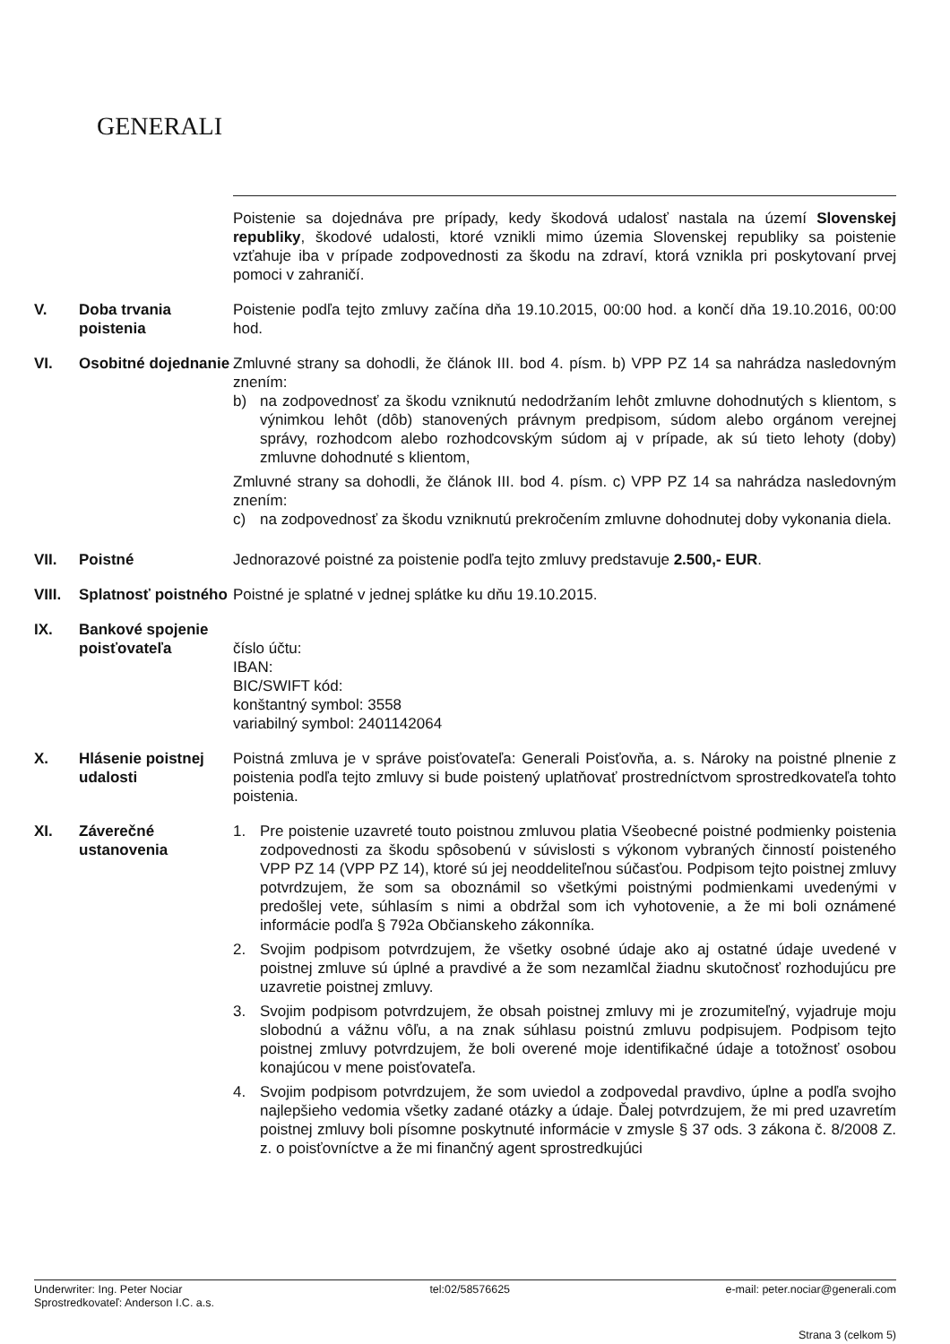GENERALI
Poistenie sa dojednáva pre prípady, kedy škodová udalosť nastala na území Slovenskej republiky, škodové udalosti, ktoré vznikli mimo územia Slovenskej republiky sa poistenie vzťahuje iba v prípade zodpovednosti za škodu na zdraví, ktorá vznikla pri poskytovaní prvej pomoci v zahraničí.
V. Doba trvania poistenia
Poistenie podľa tejto zmluvy začína dňa 19.10.2015, 00:00 hod. a končí dňa 19.10.2016, 00:00 hod.
VI. Osobitné dojednanie
Zmluvné strany sa dohodli, že článok III. bod 4. písm. b) VPP PZ 14 sa nahrádza nasledovným znením:
b) na zodpovednosť za škodu vzniknutú nedodržaním lehôt zmluvne dohodnutých s klientom, s výnimkou lehôt (dôb) stanovených právnym predpisom, súdom alebo orgánom verejnej správy, rozhodcom alebo rozhodcovským súdom aj v prípade, ak sú tieto lehoty (doby) zmluvne dohodnuté s klientom,
Zmluvné strany sa dohodli, že článok III. bod 4. písm. c) VPP PZ 14 sa nahrádza nasledovným znením:
c) na zodpovednosť za škodu vzniknutú prekročením zmluvne dohodnutej doby vykonania diela.
VII. Poistné Jednorazové poistné za poistenie podľa tejto zmluvy predstavuje 2.500,- EUR.
VIII.
Splatnosť poistného
Poistné je splatné v jednej splátke ku dňu 19.10.2015.
IX. Bankové spojenie poisťovateľa
číslo účtu:
IBAN:
BIC/SWIFT kód:
konštantný symbol: 3558
variabilný symbol: 2401142064
X. Hlásenie poistnej udalosti
Poistná zmluva je v správe poisťovateľa: Generali Poisťovňa, a. s. Nároky na poistné plnenie z poistenia podľa tejto zmluvy si bude poistený uplatňovať prostredníctvom sprostredkovateľa tohto poistenia.
XI. Záverečné ustanovenia
1. Pre poistenie uzavreté touto poistnou zmluvou platia Všeobecné poistné podmienky poistenia zodpovednosti za škodu spôsobenú v súvislosti s výkonom vybraných činností poisteného VPP PZ 14 (VPP PZ 14), ktoré sú jej neoddeliteľnou súčasťou. Podpisom tejto poistnej zmluvy potvrdzujem, že som sa oboznámil so všetkými poistnými podmienkami uvedenými v predošlej vete, súhlasím s nimi a obdržal som ich vyhotovenie, a že mi boli oznámené informácie podľa § 792a Občianskeho zákonníka.
2. Svojim podpisom potvrdzujem, že všetky osobné údaje ako aj ostatné údaje uvedené v poistnej zmluve sú úplné a pravdivé a že som nezamlčal žiadnu skutočnosť rozhodujúcu pre uzavretie poistnej zmluvy.
3. Svojim podpisom potvrdzujem, že obsah poistnej zmluvy mi je zrozumiteľný, vyjadruje moju slobodnú a vážnu vôľu, a na znak súhlasu poistnú zmluvu podpisujem. Podpisom tejto poistnej zmluvy potvrdzujem, že boli overené moje identifikačné údaje a totožnosť osobou konajúcou v mene poisťovateľa.
4. Svojim podpisom potvrdzujem, že som uviedol a zodpovedal pravdivo, úplne a podľa svojho najlepšieho vedomia všetky zadané otázky a údaje. Ďalej potvrdzujem, že mi pred uzavretím poistnej zmluvy boli písomne poskytnuté informácie v zmysle § 37 ods. 3 zákona č. 8/2008 Z. z. o poisťovníctve a že mi finančný agent sprostredkujúci
Underwriter: Ing. Peter Nociar
Sprostredkovateľ: Anderson I.C. a.s.
tel:02/58576625 e-mail: peter.nociar@generali.com
Strana 3 (celkom 5)